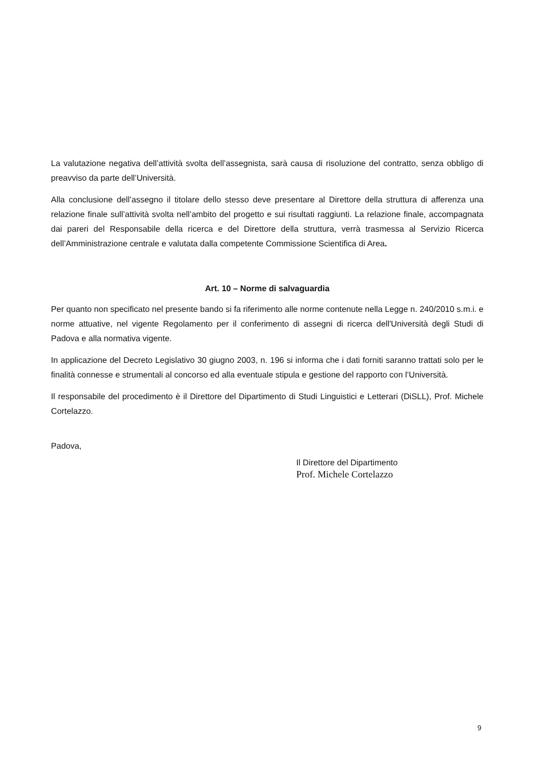La valutazione negativa dell’attività svolta dell’assegnista, sarà causa di risoluzione del contratto, senza obbligo di preavviso da parte dell’Università.
Alla conclusione dell’assegno il titolare dello stesso deve presentare al Direttore della struttura di afferenza una relazione finale sull’attività svolta nell’ambito del progetto e sui risultati raggiunti. La relazione finale, accompagnata dai pareri del Responsabile della ricerca e del Direttore della struttura, verrà trasmessa al Servizio Ricerca dell’Amministrazione centrale e valutata dalla competente Commissione Scientifica di Area.
Art. 10 – Norme di salvaguardia
Per quanto non specificato nel presente bando si fa riferimento alle norme contenute nella Legge n. 240/2010 s.m.i. e norme attuative, nel vigente Regolamento per il conferimento di assegni di ricerca dell'Università degli Studi di Padova e alla normativa vigente.
In applicazione del Decreto Legislativo 30 giugno 2003, n. 196 si informa che i dati forniti saranno trattati solo per le finalità connesse e strumentali al concorso ed alla eventuale stipula e gestione del rapporto con l’Università.
Il responsabile del procedimento è il Direttore del Dipartimento di Studi Linguistici e Letterari (DiSLL), Prof. Michele Cortelazzo.
Padova,
Il Direttore del Dipartimento
Prof. Michele Cortelazzo
9